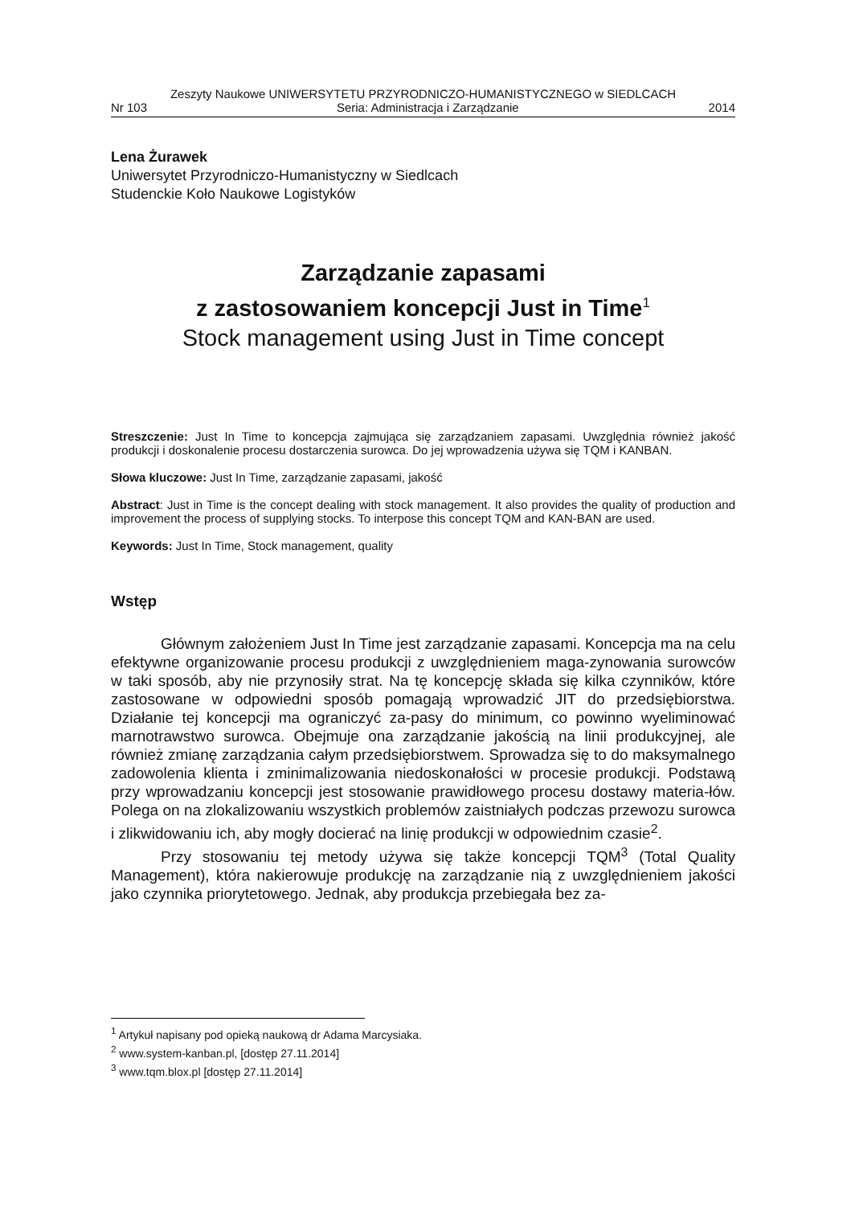Zeszyty Naukowe UNIWERSYTETU PRZYRODNICZO-HUMANISTYCZNEGO w SIEDLCACH
Nr 103 Seria: Administracja i Zarządzanie 2014
Lena Żurawek
Uniwersytet Przyrodniczo-Humanistyczny w Siedlcach
Studenckie Koło Naukowe Logistyków
Zarządzanie zapasami
z zastosowaniem koncepcji Just in Time<sup>1</sup>
Stock management using Just in Time concept
Streszczenie: Just In Time to koncepcja zajmująca się zarządzaniem zapasami. Uwzględnia również jakość produkcji i doskonalenie procesu dostarczenia surowca. Do jej wprowadzenia używa się TQM i KANBAN.
Słowa kluczowe: Just In Time, zarządzanie zapasami, jakość
Abstract: Just in Time is the concept dealing with stock management. It also provides the quality of production and improvement the process of supplying stocks. To interpose this concept TQM and KAN-BAN are used.
Keywords: Just In Time, Stock management, quality
Wstęp
Głównym założeniem Just In Time jest zarządzanie zapasami. Koncepcja ma na celu efektywne organizowanie procesu produkcji z uwzględnieniem maga-zynowania surowców w taki sposób, aby nie przynosiły strat. Na tę koncepcję składa się kilka czynników, które zastosowane w odpowiedni sposób pomagają wprowadzić JIT do przedsiębiorstwa. Działanie tej koncepcji ma ograniczyć za-pasy do minimum, co powinno wyeliminować marnotrawstwo surowca. Obejmuje ona zarządzanie jakością na linii produkcyjnej, ale również zmianę zarządzania całym przedsiębiorstwem. Sprowadza się to do maksymalnego zadowolenia klienta i zminimalizowania niedoskonałości w procesie produkcji. Podstawą przy wprowadzaniu koncepcji jest stosowanie prawidłowego procesu dostawy materia-łów. Polega on na zlokalizowaniu wszystkich problemów zaistniałych podczas przewozu surowca i zlikwidowaniu ich, aby mogły docierać na linię produkcji w odpowiednim czasie<sup>2</sup>.
Przy stosowaniu tej metody używa się także koncepcji TQM<sup>3</sup> (Total Quality Management), która nakierowuje produkcję na zarządzanie nią z uwzględnieniem jakości jako czynnika priorytetowego. Jednak, aby produkcja przebiegała bez za-
<sup>1</sup> Artykuł napisany pod opieką naukową dr Adama Marcysiaka.
<sup>2</sup> www.system-kanban.pl, [dostęp 27.11.2014]
<sup>3</sup> www.tqm.blox.pl [dostęp 27.11.2014]